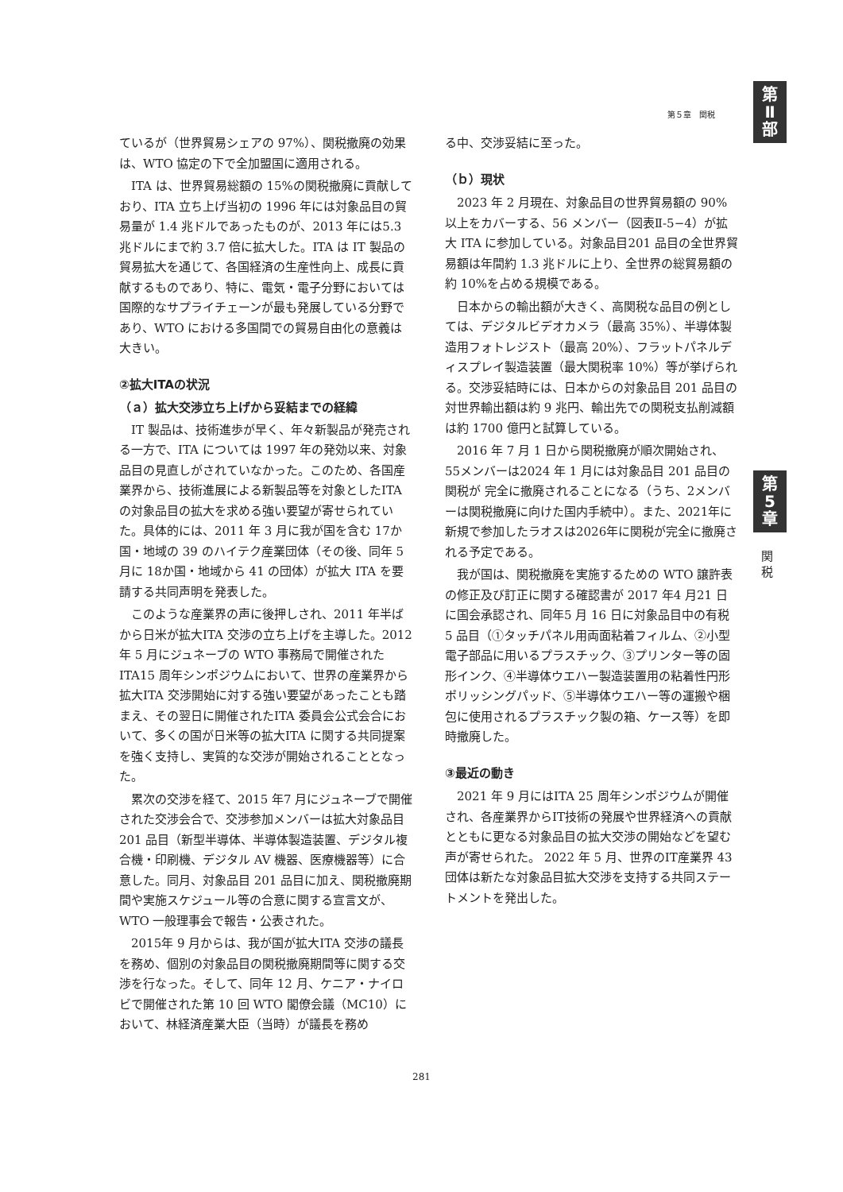第
Ⅱ
部
第５章　関税
第
5
章
関
税
ているが（世界貿易シェアの 97%）、関税撤廃の効果は、WTO 協定の下で全加盟国に適用される。
ITA は、世界貿易総額の 15%の関税撤廃に貢献しており、ITA 立ち上げ当初の 1996 年には対象品目の貿易量が 1.4 兆ドルであったものが、2013 年には5.3 兆ドルにまで約 3.7 倍に拡大した。ITA は IT 製品の貿易拡大を通じて、各国経済の生産性向上、成長に貢献するものであり、特に、電気・電子分野においては国際的なサプライチェーンが最も発展している分野であり、WTO における多国間での貿易自由化の意義は大きい。
②拡大ITAの状況
（ａ）拡大交渉立ち上げから妥結までの経緯
IT 製品は、技術進歩が早く、年々新製品が発売される一方で、ITA については 1997 年の発効以来、対象品目の見直しがされていなかった。このため、各国産業界から、技術進展による新製品等を対象としたITAの対象品目の拡大を求める強い要望が寄せられていた。具体的には、2011 年 3 月に我が国を含む 17か国・地域の 39 のハイテク産業団体（その後、同年 5 月に 18か国・地域から 41 の団体）が拡大 ITA を要請する共同声明を発表した。
このような産業界の声に後押しされ、2011 年半ばから日米が拡大ITA 交渉の立ち上げを主導した。2012 年 5 月にジュネーブの WTO 事務局で開催されたITA15 周年シンポジウムにおいて、世界の産業界から拡大ITA 交渉開始に対する強い要望があったことも踏まえ、その翌日に開催されたITA 委員会公式会合において、多くの国が日米等の拡大ITA に関する共同提案を強く支持し、実質的な交渉が開始されることとなった。
累次の交渉を経て、2015 年7 月にジュネーブで開催された交渉会合で、交渉参加メンバーは拡大対象品目 201 品目（新型半導体、半導体製造装置、デジタル複合機・印刷機、デジタル AV 機器、医療機器等）に合意した。同月、対象品目 201 品目に加え、関税撤廃期間や実施スケジュール等の合意に関する宣言文が、WTO 一般理事会で報告・公表された。
2015年 9 月からは、我が国が拡大ITA 交渉の議長を務め、個別の対象品目の関税撤廃期間等に関する交渉を行なった。そして、同年 12 月、ケニア・ナイロビで開催された第 10 回 WTO 閣僚会議（MC10）において、林経済産業大臣（当時）が議長を務め
る中、交渉妥結に至った。
（ｂ）現状
2023 年 2 月現在、対象品目の世界貿易額の 90%以上をカバーする、56 メンバー（図表Ⅱ-5−4）が拡大 ITA に参加している。対象品目201 品目の全世界貿易額は年間約 1.3 兆ドルに上り、全世界の総貿易額の約 10%を占める規模である。
日本からの輸出額が大きく、高関税な品目の例としては、デジタルビデオカメラ（最高 35%）、半導体製造用フォトレジスト（最高 20%）、フラットパネルディスプレイ製造装置（最大関税率 10%）等が挙げられる。交渉妥結時には、日本からの対象品目 201 品目の対世界輸出額は約 9 兆円、輸出先での関税支払削減額は約 1700 億円と試算している。
2016 年 7 月 1 日から関税撤廃が順次開始され、55メンバーは2024 年 1 月には対象品目 201 品目の関税が 完全に撤廃されることになる（うち、2メンバーは関税撤廃に向けた国内手続中）。また、2021年に新規で参加したラオスは2026年に関税が完全に撤廃される予定である。
我が国は、関税撤廃を実施するための WTO 譲許表の修正及び訂正に関する確認書が 2017 年4 月21 日に国会承認され、同年5 月 16 日に対象品目中の有税 5 品目（①タッチパネル用両面粘着フィルム、②小型電子部品に用いるプラスチック、③プリンター等の固形インク、④半導体ウエハー製造装置用の粘着性円形ポリッシングパッド、⑤半導体ウエハー等の運搬や梱包に使用されるプラスチック製の箱、ケース等）を即時撤廃した。
③最近の動き
2021 年 9 月にはITA 25 周年シンポジウムが開催され、各産業界からIT技術の発展や世界経済への貢献とともに更なる対象品目の拡大交渉の開始などを望む声が寄せられた。 2022 年 5 月、世界のIT産業界 43 団体は新たな対象品目拡大交渉を支持する共同ステートメントを発出した。
281